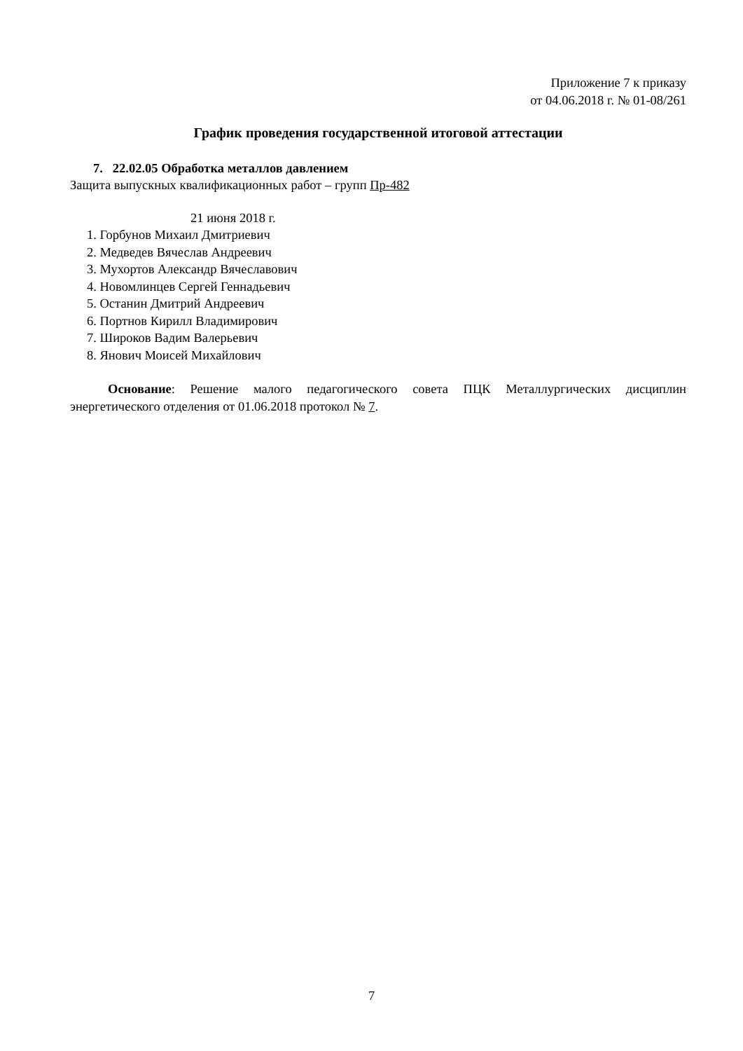Приложение 7 к приказу
от 04.06.2018 г. № 01-08/261
График проведения государственной итоговой аттестации
7. 22.02.05 Обработка металлов давлением
Защита выпускных квалификационных работ – групп Пр-482
21 июня 2018 г.
1. Горбунов Михаил Дмитриевич
2. Медведев Вячеслав Андреевич
3. Мухортов Александр Вячеславович
4. Новомлинцев Сергей Геннадьевич
5. Останин Дмитрий Андреевич
6. Портнов Кирилл Владимирович
7. Широков Вадим Валерьевич
8. Янович Моисей Михайлович
Основание: Решение малого педагогического совета ПЦК Металлургических дисциплин энергетического отделения от 01.06.2018 протокол № 7.
7